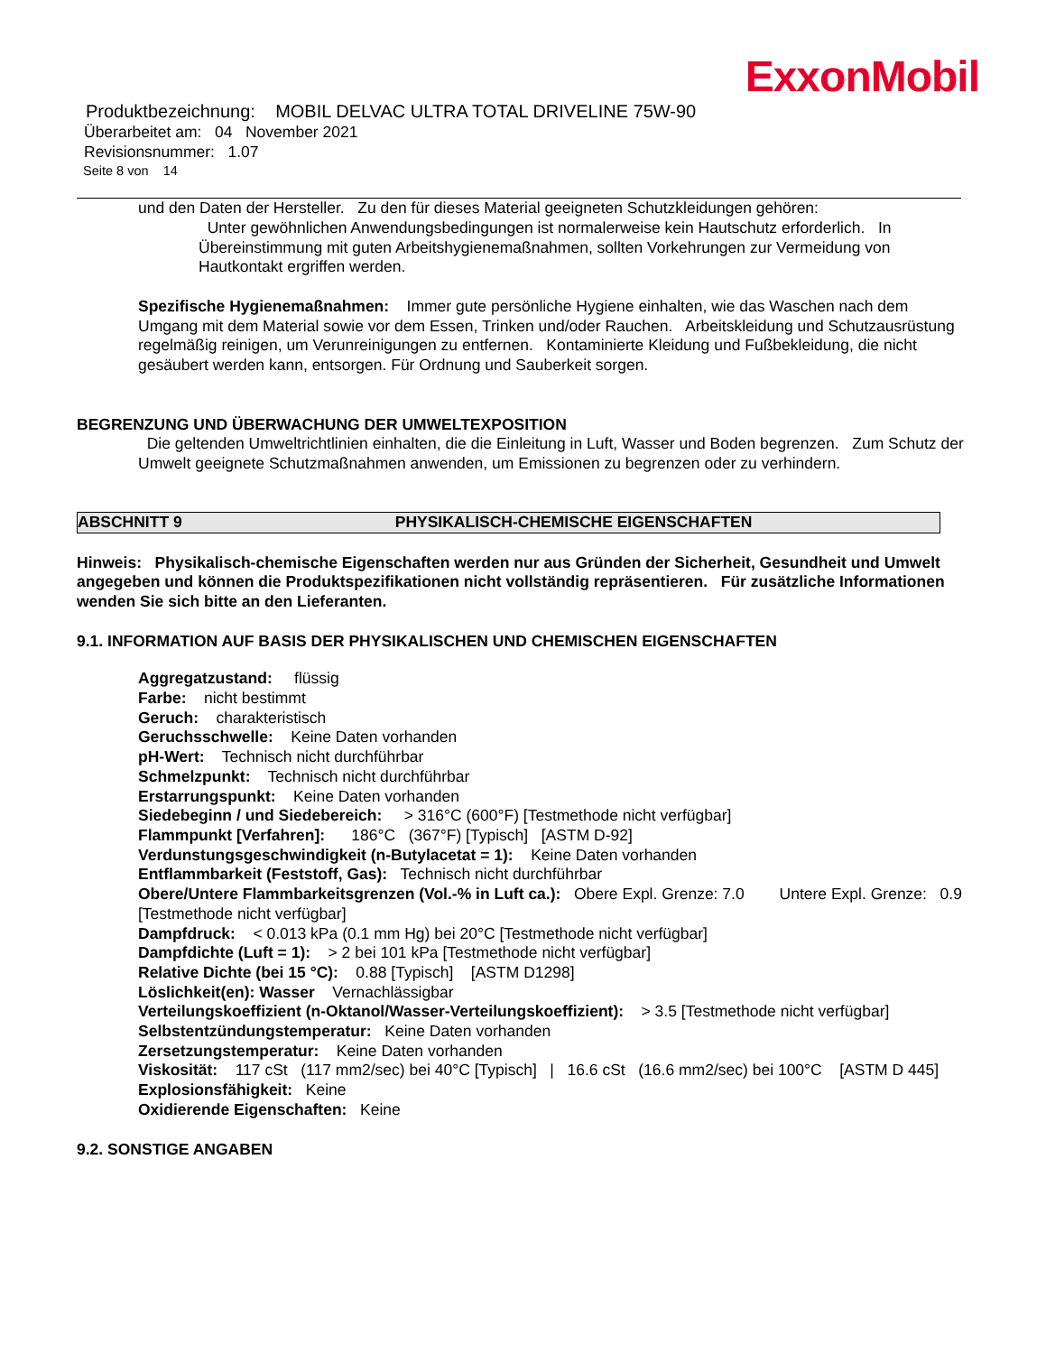ExxonMobil
Produktbezeichnung: MOBIL DELVAC ULTRA TOTAL DRIVELINE 75W-90
Überarbeitet am: 04 November 2021
Revisionsnummer: 1.07
Seite 8 von 14
und den Daten der Hersteller. Zu den für dieses Material geeigneten Schutzkleidungen gehören:
Unter gewöhnlichen Anwendungsbedingungen ist normalerweise kein Hautschutz erforderlich. In Übereinstimmung mit guten Arbeitshygienemaßnahmen, sollten Vorkehrungen zur Vermeidung von Hautkontakt ergriffen werden.
Spezifische Hygienemaßnahmen: Immer gute persönliche Hygiene einhalten, wie das Waschen nach dem Umgang mit dem Material sowie vor dem Essen, Trinken und/oder Rauchen. Arbeitskleidung und Schutzausrüstung regelmäßig reinigen, um Verunreinigungen zu entfernen. Kontaminierte Kleidung und Fußbekleidung, die nicht gesäubert werden kann, entsorgen. Für Ordnung und Sauberkeit sorgen.
BEGRENZUNG UND ÜBERWACHUNG DER UMWELTEXPOSITION
Die geltenden Umweltrichtlinien einhalten, die die Einleitung in Luft, Wasser und Boden begrenzen. Zum Schutz der Umwelt geeignete Schutzmaßnahmen anwenden, um Emissionen zu begrenzen oder zu verhindern.
ABSCHNITT 9 PHYSIKALISCH-CHEMISCHE EIGENSCHAFTEN
Hinweis: Physikalisch-chemische Eigenschaften werden nur aus Gründen der Sicherheit, Gesundheit und Umwelt angegeben und können die Produktspezifikationen nicht vollständig repräsentieren. Für zusätzliche Informationen wenden Sie sich bitte an den Lieferanten.
9.1. INFORMATION AUF BASIS DER PHYSIKALISCHEN UND CHEMISCHEN EIGENSCHAFTEN
Aggregatzustand: flüssig
Farbe: nicht bestimmt
Geruch: charakteristisch
Geruchsschwelle: Keine Daten vorhanden
pH-Wert: Technisch nicht durchführbar
Schmelzpunkt: Technisch nicht durchführbar
Erstarrungspunkt: Keine Daten vorhanden
Siedebeginn / und Siedebereich: > 316°C (600°F) [Testmethode nicht verfügbar]
Flammpunkt [Verfahren]: 186°C (367°F) [Typisch] [ASTM D-92]
Verdunstungsgeschwindigkeit (n-Butylacetat = 1): Keine Daten vorhanden
Entflammbarkeit (Feststoff, Gas): Technisch nicht durchführbar
Obere/Untere Flammbarkeitsgrenzen (Vol.-% in Luft ca.): Obere Expl. Grenze: 7.0 Untere Expl. Grenze: 0.9 [Testmethode nicht verfügbar]
Dampfdruck: < 0.013 kPa (0.1 mm Hg) bei 20°C [Testmethode nicht verfügbar]
Dampfdichte (Luft = 1): > 2 bei 101 kPa [Testmethode nicht verfügbar]
Relative Dichte (bei 15 °C): 0.88 [Typisch] [ASTM D1298]
Löslichkeit(en): Wasser Vernachlässigbar
Verteilungskoeffizient (n-Oktanol/Wasser-Verteilungskoeffizient): > 3.5 [Testmethode nicht verfügbar]
Selbstentzündungstemperatur: Keine Daten vorhanden
Zersetzungstemperatur: Keine Daten vorhanden
Viskosität: 117 cSt (117 mm2/sec) bei 40°C [Typisch] | 16.6 cSt (16.6 mm2/sec) bei 100°C [ASTM D 445]
Explosionsfähigkeit: Keine
Oxidierende Eigenschaften: Keine
9.2. SONSTIGE ANGABEN